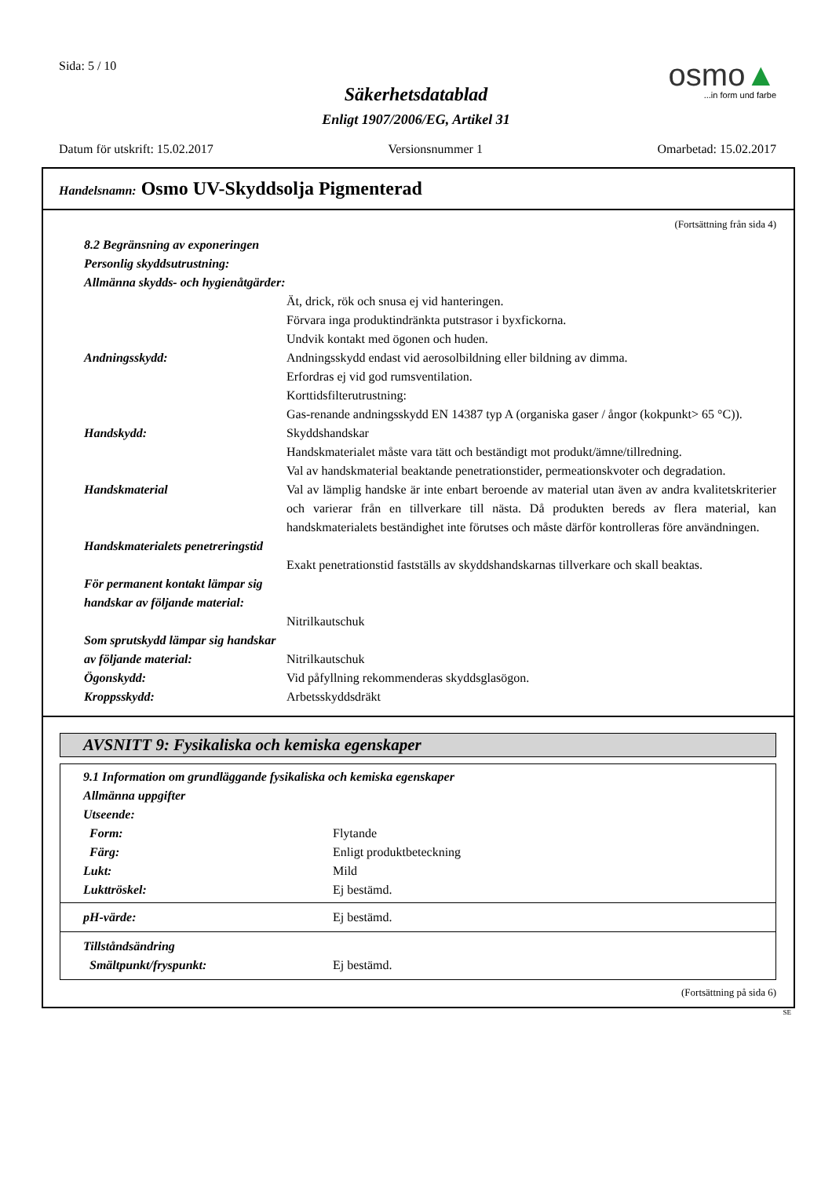Sida: 5 / 10
osmo▲
...in form und farbe
Säkerhetsdatablad
Enligt 1907/2006/EG, Artikel 31
Datum för utskrift: 15.02.2017 Versionsnummer 1 Omarbetad: 15.02.2017
Handelsnamn: Osmo UV-Skyddsolja Pigmenterad
(Fortsättning från sida 4)
8.2 Begränsning av exponeringen
Personlig skyddsutrustning:
Allmänna skydds- och hygienåtgärder:
Ät, drick, rök och snusa ej vid hanteringen.
Förvara inga produktindränkta putstrasor i byxfickorna.
Undvik kontakt med ögonen och huden.
Andningsskydd: Andningsskydd endast vid aerosolbildning eller bildning av dimma.
Erfordras ej vid god rumsventilation.
Korttidsfilterutrustning:
Gas-renande andningsskydd EN 14387 typ A (organiska gaser / ångor (kokpunkt> 65 °C)).
Handskydd: Skyddshandskar
Handskmaterialet måste vara tätt och beständigt mot produkt/ämne/tillredning.
Val av handskmaterial beaktande penetrationstider, permeationskvoter och degradation.
Handskmaterial Val av lämplig handske är inte enbart beroende av material utan även av andra kvalitetskriterier och varierar från en tillverkare till nästa. Då produkten bereds av flera material, kan handskmaterialets beständighet inte förutses och måste därför kontrolleras före användningen.
Handskmaterialets penetreringstid
Exakt penetrationstid fastställs av skyddshandskarnas tillverkare och skall beaktas.
För permanent kontakt lämpar sig handskar av följande material:
Nitrilkautschuk
Som sprutskydd lämpar sig handskar av följande material:
Nitrilkautschuk
Ögonskydd: Vid påfyllning rekommenderas skyddsglasögon.
Kroppsskydd: Arbetsskyddsdräkt
AVSNITT 9: Fysikaliska och kemiska egenskaper
9.1 Information om grundläggande fysikaliska och kemiska egenskaper
Allmänna uppgifter
Utseende:
Form: Flytande
Färg: Enligt produktbeteckning
Lukt: Mild
Lukttröskel: Ej bestämd.
pH-värde: Ej bestämd.
Tillståndsändring
Smältpunkt/fryspunkt: Ej bestämd.
(Fortsättning på sida 6)
SE